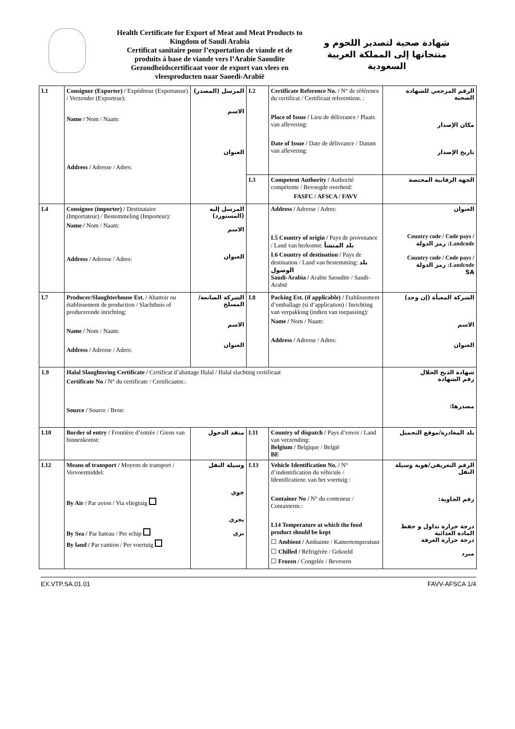Health Certificate for Export of Meat and Meat Products to
Kingdom of Saudi Arabia
Certificat sanitaire pour l’exportation de viande et de
produits à base de viande vers l’Arabie Saoudite
Gezondheidscertificaat voor de export van vlees en
vleesproducten naar Saoedi-Arabië
شهادة صحية لتصدير اللحوم و منتجاتها إلى المملكة العربية السعودية
| I.1 | Consignor (Exporter) / Expéditeur (Exportateur) / Verzender (Exporteur): Name / Nom / Naam: Address / Adresse / Adres: | المرسل (المصدر) الاسم العنوان | I.2 | Certificate Reference No. / N° de référence du certificat / Certificaat referentienr. : Place of Issue / Lieu de délivrance / Plaats van aflevering: Date of Issue / Date de délivrance / Datum van aflevering: | الرقم المرجعي للشهادة الصحية مكان الإصدار تاريخ الإصدار |
| | | | I.3 | Competent Authority / Authorité compétente / Bevoegde overheid: FASFC / AFSCA / FAVV | الجهة الرقابية المختصة |
| I.4 | Consignee (importer) / Destinataire (Importateur) / Bestemmeling (Importeur): Name / Nom / Naam: Address / Adresse / Adres: | المرسل إليه (المستورد) الاسم العنوان | | Address / Adresse / Adres: I.5 Country of origin / Pays de provenance / Land van herkomst: بلد المنشأ I.6 Country of destination / Pays de destination / Land van bestemming: بلد الوصول Saudi-Arabia / Arabie Saoudite / Saudi-Arabië | العنوان Country code / Code pays / Landcode: رمز الدولة Country code / Code pays / Landcode: رمز الدولة SA |
| I.7 | Producer/Slaughterhouse Est. / Abattoir ou établissement de production / Slachthuis of producerende inrichting: Name / Nom / Naam: Address / Adresse / Adres: | الشركة الصانعة/المسلخ الاسم العنوان | I.8 | Packing Est. (if applicable) / Etablissement d’emballage (si d’application) / Inrichting van verpakking (indien van toepassing): Name / Nom / Naam: Address / Adresse / Adres: | الشركة المعبأة (إن وجد) الاسم العنوان |
| 1.9 | Halal Slaughtering Certificate / Certificat d’abattage Halal / Halal slachting certificaat Certificate No / N° du certificate / Certificaatnr.: Source / Source / Bron: | | | | شهادة الذبح الحلال رقم الشهادة مصدرها: |
| I.10 | Border of entry / Frontière d’entrée / Grens van binnenkomst: | منفذ الدخول | I.11 | Country of dispatch / Pays d’envoi / Land van verzending: Belgium / Belgique / België BE | بلد المغادرة/موقع التحميل |
| I.12 | Means of transport / Moyens de transport / Vervoermiddel: By Air / Par avion / Via vliegtuig By Sea / Par bateau / Per schip By land / Par camion / Per voertuig | وسيلة النقل جوي بحري بري | I.13 | Vehicle Identification No. / N° d’indentification du véhicule / Identificatienr. van het voertuig : Container No / N° du conteneur / Containernr.: I.14 Temperature at which the food product should be kept ☐ Ambient / Ambainte / Kamertemperatuur ☐ Chilled / Réfrigérée / Gekoeld ☐ Frozen / Congelée / Bevroren | الرقم التعريفي/هوية وسيلة النقل رقم الحاوية: درجة حرارة تداول و حفظ المادة الغذائية درجة حرارة الغرفة مبرد |
EX.VTP.SA.01.01 FAVV-AFSCA 1/4